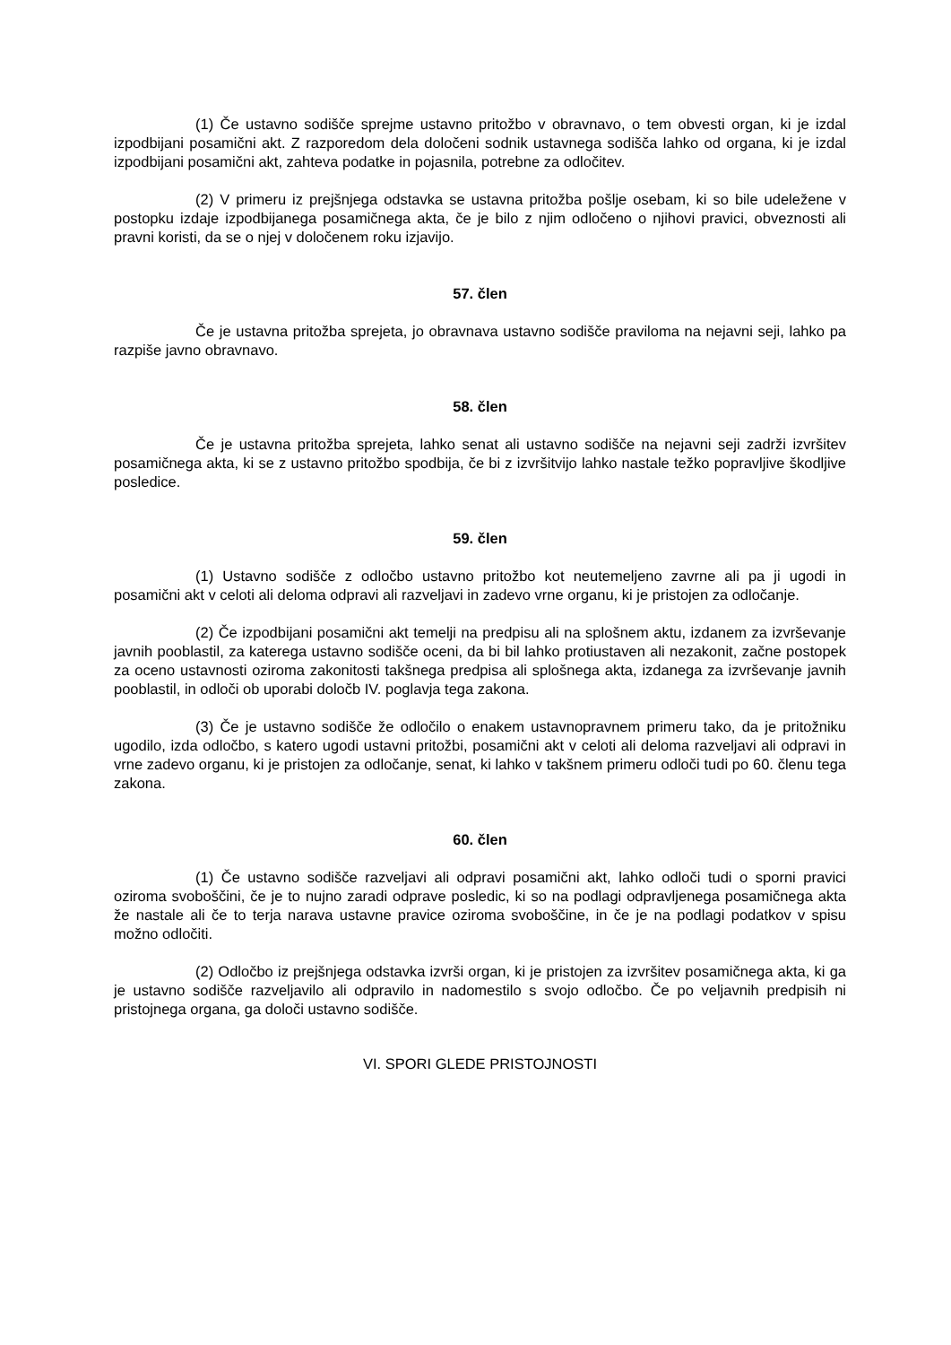(1) Če ustavno sodišče sprejme ustavno pritožbo v obravnavo, o tem obvesti organ, ki je izdal izpodbijani posamični akt. Z razporedom dela določeni sodnik ustavnega sodišča lahko od organa, ki je izdal izpodbijani posamični akt, zahteva podatke in pojasnila, potrebne za odločitev.
(2) V primeru iz prejšnjega odstavka se ustavna pritožba pošlje osebam, ki so bile udeležene v postopku izdaje izpodbijanega posamičnega akta, če je bilo z njim odločeno o njihovi pravici, obveznosti ali pravni koristi, da se o njej v določenem roku izjavijo.
57. člen
Če je ustavna pritožba sprejeta, jo obravnava ustavno sodišče praviloma na nejavni seji, lahko pa razpiše javno obravnavo.
58. člen
Če je ustavna pritožba sprejeta, lahko senat ali ustavno sodišče na nejavni seji zadrži izvršitev posamičnega akta, ki se z ustavno pritožbo spodbija, če bi z izvršitvijo lahko nastale težko popravljive škodljive posledice.
59. člen
(1) Ustavno sodišče z odločbo ustavno pritožbo kot neutemeljeno zavrne ali pa ji ugodi in posamični akt v celoti ali deloma odpravi ali razveljavi in zadevo vrne organu, ki je pristojen za odločanje.
(2) Če izpodbijani posamični akt temelji na predpisu ali na splošnem aktu, izdanem za izvrševanje javnih pooblastil, za katerega ustavno sodišče oceni, da bi bil lahko protiustaven ali nezakonit, začne postopek za oceno ustavnosti oziroma zakonitosti takšnega predpisa ali splošnega akta, izdanega za izvrševanje javnih pooblastil, in odloči ob uporabi določb IV. poglavja tega zakona.
(3) Če je ustavno sodišče že odločilo o enakem ustavnopravnem primeru tako, da je pritožniku ugodilo, izda odločbo, s katero ugodi ustavni pritožbi, posamični akt v celoti ali deloma razveljavi ali odpravi in vrne zadevo organu, ki je pristojen za odločanje, senat, ki lahko v takšnem primeru odloči tudi po 60. členu tega zakona.
60. člen
(1) Če ustavno sodišče razveljavi ali odpravi posamični akt, lahko odloči tudi o sporni pravici oziroma svoboščini, če je to nujno zaradi odprave posledic, ki so na podlagi odpravljenega posamičnega akta že nastale ali če to terja narava ustavne pravice oziroma svoboščine, in če je na podlagi podatkov v spisu možno odločiti.
(2) Odločbo iz prejšnjega odstavka izvrši organ, ki je pristojen za izvršitev posamičnega akta, ki ga je ustavno sodišče razveljavilo ali odpravilo in nadomestilo s svojo odločbo. Če po veljavnih predpisih ni pristojnega organa, ga določi ustavno sodišče.
VI. SPORI GLEDE PRISTOJNOSTI